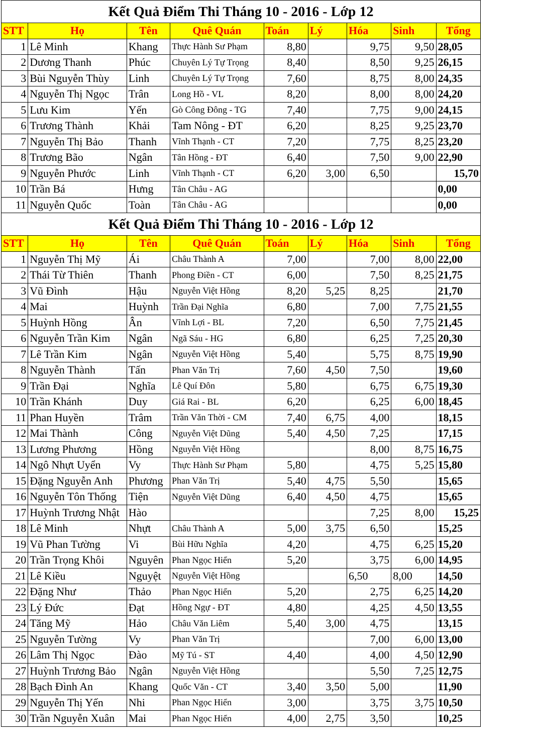| Kết Quả Điểm Thi Tháng 10 - 2016 - Lớp 12 | | | | | | | | |
| STT | Họ | Tên | Quê Quán | Toán | Lý | Hóa | Sinh | Tổng |
| 1 | Lê Minh | Khang | Thực Hành Sư Phạm | 8,80 | | 9,75 | 9,50 | 28,05 |
| 2 | Dương Thanh | Phúc | Chuyên Lý Tự Trọng | 8,40 | | 8,50 | 9,25 | 26,15 |
| 3 | Bùi Nguyễn Thùy | Linh | Chuyên Lý Tự Trọng | 7,60 | | 8,75 | 8,00 | 24,35 |
| 4 | Nguyễn Thị Ngọc | Trân | Long Hồ - VL | 8,20 | | 8,00 | 8,00 | 24,20 |
| 5 | Lưu Kim | Yến | Gò Công Đông - TG | 7,40 | | 7,75 | 9,00 | 24,15 |
| 6 | Trương Thành | Khải | Tam Nông - ĐT | 6,20 | | 8,25 | 9,25 | 23,70 |
| 7 | Nguyễn Thị Bảo | Thanh | Vĩnh Thạnh - CT | 7,20 | | 7,75 | 8,25 | 23,20 |
| 8 | Trương Bão | Ngân | Tân Hồng - ĐT | 6,40 | | 7,50 | 9,00 | 22,90 |
| 9 | Nguyễn Phước | Linh | Vĩnh Thạnh - CT | 6,20 | 3,00 | 6,50 | | 15,70 |
| 10 | Trần Bá | Hưng | Tân Châu - AG | | | | | 0,00 |
| 11 | Nguyễn Quốc | Toàn | Tân Châu - AG | | | | | 0,00 |
| Kết Quả Điểm Thi Tháng 10 - 2016 - Lớp 12 | | | | | | | | |
| STT | Họ | Tên | Quê Quán | Toán | Lý | Hóa | Sinh | Tổng |
| 1 | Nguyễn Thị Mỹ | Ái | Châu Thành A | 7,00 | | 7,00 | 8,00 | 22,00 |
| 2 | Thái Từ Thiên | Thanh | Phong Điền - CT | 6,00 | | 7,50 | 8,25 | 21,75 |
| 3 | Vũ Đình | Hậu | Nguyễn Việt Hồng | 8,20 | 5,25 | 8,25 | | 21,70 |
| 4 | Mai | Huỳnh | Trần Đại Nghĩa | 6,80 | | 7,00 | 7,75 | 21,55 |
| 5 | Huỳnh Hồng | Ân | Vĩnh Lợi - BL | 7,20 | | 6,50 | 7,75 | 21,45 |
| 6 | Nguyễn Trần Kim | Ngân | Ngã Sáu - HG | 6,80 | | 6,25 | 7,25 | 20,30 |
| 7 | Lê Trần Kim | Ngân | Nguyễn Việt Hồng | 5,40 | | 5,75 | 8,75 | 19,90 |
| 8 | Nguyễn Thành | Tấn | Phan Văn Trị | 7,60 | 4,50 | 7,50 | | 19,60 |
| 9 | Trần Đại | Nghĩa | Lê Quí Đôn | 5,80 | | 6,75 | 6,75 | 19,30 |
| 10 | Trần Khánh | Duy | Giá Rai - BL | 6,20 | | 6,25 | 6,00 | 18,45 |
| 11 | Phan Huyền | Trâm | Trần Văn Thời - CM | 7,40 | 6,75 | 4,00 | | 18,15 |
| 12 | Mai Thành | Công | Nguyễn Việt Dũng | 5,40 | 4,50 | 7,25 | | 17,15 |
| 13 | Lương Phương | Hồng | Nguyễn Việt Hồng | | | 8,00 | 8,75 | 16,75 |
| 14 | Ngô Nhựt Uyển | Vy | Thực Hành Sư Phạm | 5,80 | | 4,75 | 5,25 | 15,80 |
| 15 | Đặng Nguyễn Anh | Phương | Phan Văn Trị | 5,40 | 4,75 | 5,50 | | 15,65 |
| 16 | Nguyễn Tôn Thống | Tiện | Nguyễn Việt Dũng | 6,40 | 4,50 | 4,75 | | 15,65 |
| 17 | Huỳnh Trương Nhật | Hào | | | | 7,25 | 8,00 | 15,25 |
| 18 | Lê Minh | Nhựt | Châu Thành A | 5,00 | 3,75 | 6,50 | | 15,25 |
| 19 | Vũ Phan Tường | Vi | Bùi Hữu Nghĩa | 4,20 | | 4,75 | 6,25 | 15,20 |
| 20 | Trần Trọng Khôi | Nguyên | Phan Ngọc Hiển | 5,20 | | 3,75 | 6,00 | 14,95 |
| 21 | Lê Kiều | Nguyệt | Nguyễn Việt Hồng | | | 6,50 | 8,00 | 14,50 |
| 22 | Đặng Như | Thảo | Phan Ngọc Hiển | 5,20 | | 2,75 | 6,25 | 14,20 |
| 23 | Lý Đức | Đạt | Hồng Ngự - ĐT | 4,80 | | 4,25 | 4,50 | 13,55 |
| 24 | Tăng Mỹ | Hảo | Châu Văn Liêm | 5,40 | 3,00 | 4,75 | | 13,15 |
| 25 | Nguyễn Tường | Vy | Phan Văn Trị | | | 7,00 | 6,00 | 13,00 |
| 26 | Lâm Thị Ngọc | Đào | Mỹ Tú - ST | 4,40 | | 4,00 | 4,50 | 12,90 |
| 27 | Huỳnh Trương Bảo | Ngân | Nguyễn Việt Hồng | | | 5,50 | 7,25 | 12,75 |
| 28 | Bạch Đình An | Khang | Quốc Văn - CT | 3,40 | 3,50 | 5,00 | | 11,90 |
| 29 | Nguyễn Thị Yến | Nhi | Phan Ngọc Hiển | 3,00 | | 3,75 | 3,75 | 10,50 |
| 30 | Trần Nguyễn Xuân | Mai | Phan Ngọc Hiển | 4,00 | 2,75 | 3,50 | | 10,25 |